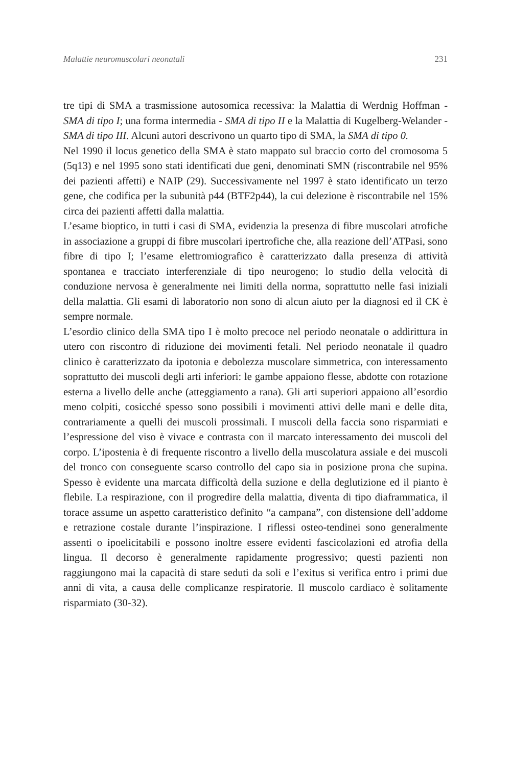Malattie neuromuscolari neonatali 231
tre tipi di SMA a trasmissione autosomica recessiva: la Malattia di Werdnig Hoffman - SMA di tipo I; una forma intermedia - SMA di tipo II e la Malattia di Kugelberg-Welander - SMA di tipo III. Alcuni autori descrivono un quarto tipo di SMA, la SMA di tipo 0.
Nel 1990 il locus genetico della SMA è stato mappato sul braccio corto del cromosoma 5 (5q13) e nel 1995 sono stati identificati due geni, denominati SMN (riscontrabile nel 95% dei pazienti affetti) e NAIP (29). Successivamente nel 1997 è stato identificato un terzo gene, che codifica per la subunità p44 (BTF2p44), la cui delezione è riscontrabile nel 15% circa dei pazienti affetti dalla malattia.
L’esame bioptico, in tutti i casi di SMA, evidenzia la presenza di fibre muscolari atrofiche in associazione a gruppi di fibre muscolari ipertrofiche che, alla reazione dell’ATPasi, sono fibre di tipo I; l’esame elettromiografico è caratterizzato dalla presenza di attività spontanea e tracciato interferenziale di tipo neurogeno; lo studio della velocità di conduzione nervosa è generalmente nei limiti della norma, soprattutto nelle fasi iniziali della malattia. Gli esami di laboratorio non sono di alcun aiuto per la diagnosi ed il CK è sempre normale.
L’esordio clinico della SMA tipo I è molto precoce nel periodo neonatale o addirittura in utero con riscontro di riduzione dei movimenti fetali. Nel periodo neonatale il quadro clinico è caratterizzato da ipotonia e debolezza muscolare simmetrica, con interessamento soprattutto dei muscoli degli arti inferiori: le gambe appaiono flesse, abdotte con rotazione esterna a livello delle anche (atteggiamento a rana). Gli arti superiori appaiono all’esordio meno colpiti, cosicché spesso sono possibili i movimenti attivi delle mani e delle dita, contrariamente a quelli dei muscoli prossimali. I muscoli della faccia sono risparmiati e l’espressione del viso è vivace e contrasta con il marcato interessamento dei muscoli del corpo. L’ipostenia è di frequente riscontro a livello della muscolatura assiale e dei muscoli del tronco con conseguente scarso controllo del capo sia in posizione prona che supina. Spesso è evidente una marcata difficoltà della suzione e della deglutizione ed il pianto è flebile. La respirazione, con il progredire della malattia, diventa di tipo diaframmatica, il torace assume un aspetto caratteristico definito “a campana”, con distensione dell’addome e retrazione costale durante l’inspirazione. I riflessi osteo-tendinei sono generalmente assenti o ipoelicitabili e possono inoltre essere evidenti fascicolazioni ed atrofia della lingua. Il decorso è generalmente rapidamente progressivo; questi pazienti non raggiungono mai la capacità di stare seduti da soli e l’exitus si verifica entro i primi due anni di vita, a causa delle complicanze respiratorie. Il muscolo cardiaco è solitamente risparmiato (30-32).